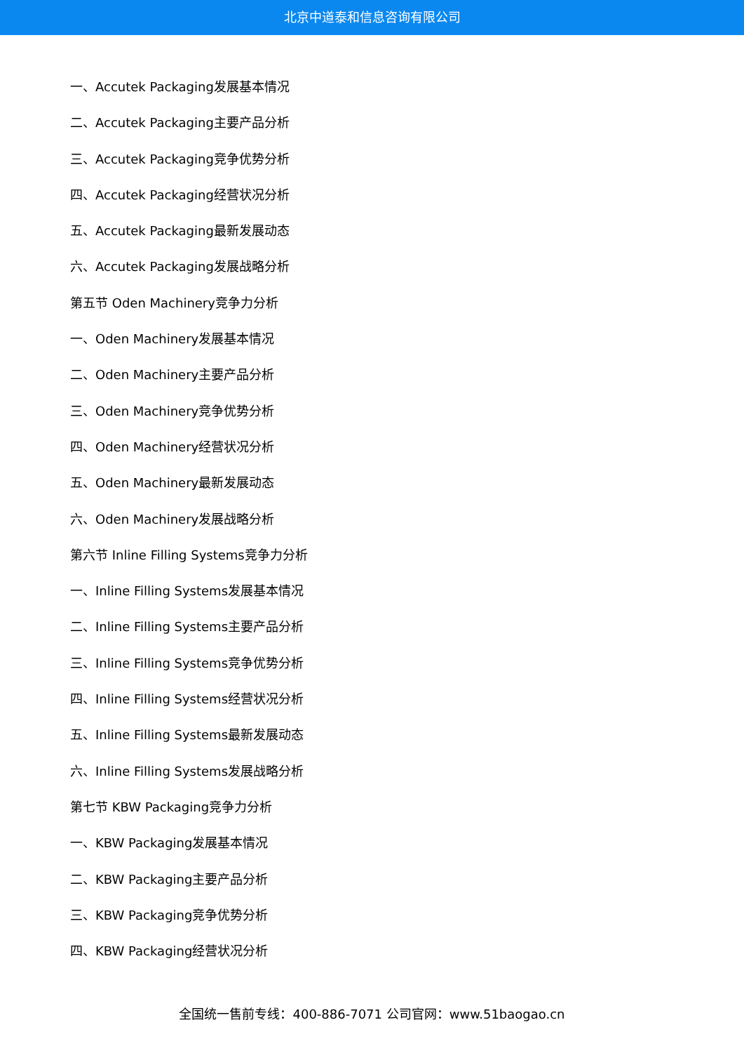北京中道泰和信息咨询有限公司
一、Accutek Packaging发展基本情况
二、Accutek Packaging主要产品分析
三、Accutek Packaging竞争优势分析
四、Accutek Packaging经营状况分析
五、Accutek Packaging最新发展动态
六、Accutek Packaging发展战略分析
第五节 Oden Machinery竞争力分析
一、Oden Machinery发展基本情况
二、Oden Machinery主要产品分析
三、Oden Machinery竞争优势分析
四、Oden Machinery经营状况分析
五、Oden Machinery最新发展动态
六、Oden Machinery发展战略分析
第六节 Inline Filling Systems竞争力分析
一、Inline Filling Systems发展基本情况
二、Inline Filling Systems主要产品分析
三、Inline Filling Systems竞争优势分析
四、Inline Filling Systems经营状况分析
五、Inline Filling Systems最新发展动态
六、Inline Filling Systems发展战略分析
第七节 KBW Packaging竞争力分析
一、KBW Packaging发展基本情况
二、KBW Packaging主要产品分析
三、KBW Packaging竞争优势分析
四、KBW Packaging经营状况分析
全国统一售前专线：400-886-7071 公司官网：www.51baogao.cn